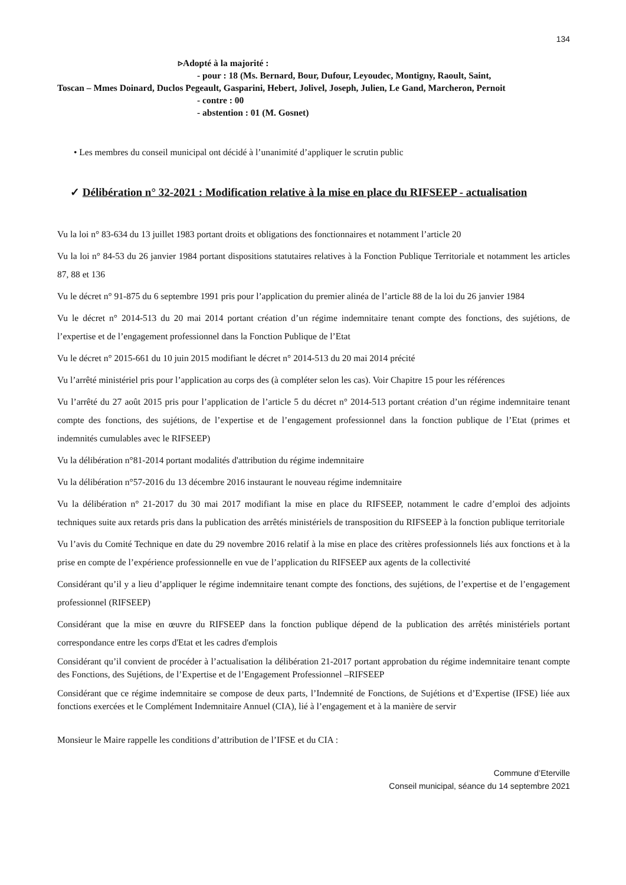134
▹Adopté à la majorité :
- pour : 18 (Ms. Bernard, Bour, Dufour, Leyoudec, Montigny, Raoult, Saint,
Toscan – Mmes Doinard, Duclos Pegeault, Gasparini, Hebert, Jolivel, Joseph, Julien, Le Gand, Marcheron, Pernoit
- contre : 00
- abstention : 01 (M. Gosnet)
• Les membres du conseil municipal ont décidé à l’unanimité d’appliquer le scrutin public
✓ Délibération n° 32-2021 : Modification relative à la mise en place du RIFSEEP - actualisation
Vu la loi n° 83-634 du 13 juillet 1983 portant droits et obligations des fonctionnaires et notamment l’article 20
Vu la loi n° 84-53 du 26 janvier 1984 portant dispositions statutaires relatives à la Fonction Publique Territoriale et notamment les articles 87, 88 et 136
Vu le décret n° 91-875 du 6 septembre 1991 pris pour l’application du premier alinéa de l’article 88 de la loi du 26 janvier 1984
Vu le décret n° 2014-513 du 20 mai 2014 portant création d’un régime indemnitaire tenant compte des fonctions, des sujétions, de l’expertise et de l’engagement professionnel dans la Fonction Publique de l’Etat
Vu le décret n° 2015-661 du 10 juin 2015 modifiant le décret n° 2014-513 du 20 mai 2014 précité
Vu l’arrêté ministériel pris pour l’application au corps des (à compléter selon les cas). Voir Chapitre 15 pour les références
Vu l’arrêté du 27 août 2015 pris pour l’application de l’article 5 du décret n° 2014-513 portant création d’un régime indemnitaire tenant compte des fonctions, des sujétions, de l’expertise et de l’engagement professionnel dans la fonction publique de l’Etat (primes et indemnités cumulables avec le RIFSEEP)
Vu la délibération n°81-2014 portant modalités d'attribution du régime indemnitaire
Vu la délibération n°57-2016 du 13 décembre 2016 instaurant le nouveau régime indemnitaire
Vu la délibération n° 21-2017 du 30 mai 2017 modifiant la mise en place du RIFSEEP, notamment le cadre d’emploi des adjoints techniques suite aux retards pris dans la publication des arrêtés ministériels de transposition du RIFSEEP à la fonction publique territoriale
Vu l’avis du Comité Technique en date du 29 novembre 2016 relatif à la mise en place des critères professionnels liés aux fonctions et à la prise en compte de l’expérience professionnelle en vue de l’application du RIFSEEP aux agents de la collectivité
Considérant qu’il y a lieu d’appliquer le régime indemnitaire tenant compte des fonctions, des sujétions, de l’expertise et de l’engagement professionnel (RIFSEEP)
Considérant que la mise en œuvre du RIFSEEP dans la fonction publique dépend de la publication des arrêtés ministériels portant correspondance entre les corps d'Etat et les cadres d'emplois
Considérant qu’il convient de procéder à l’actualisation la délibération 21-2017 portant approbation du régime indemnitaire tenant compte des Fonctions, des Sujétions, de l’Expertise et de l’Engagement Professionnel –RIFSEEP
Considérant que ce régime indemnitaire se compose de deux parts, l’Indemnité de Fonctions, de Sujétions et d’Expertise (IFSE) liée aux fonctions exercées et le Complément Indemnitaire Annuel (CIA), lié à l’engagement et à la manière de servir
Monsieur le Maire rappelle les conditions d’attribution de l’IFSE et du CIA :
Commune d’Eterville
Conseil municipal, séance du 14 septembre 2021